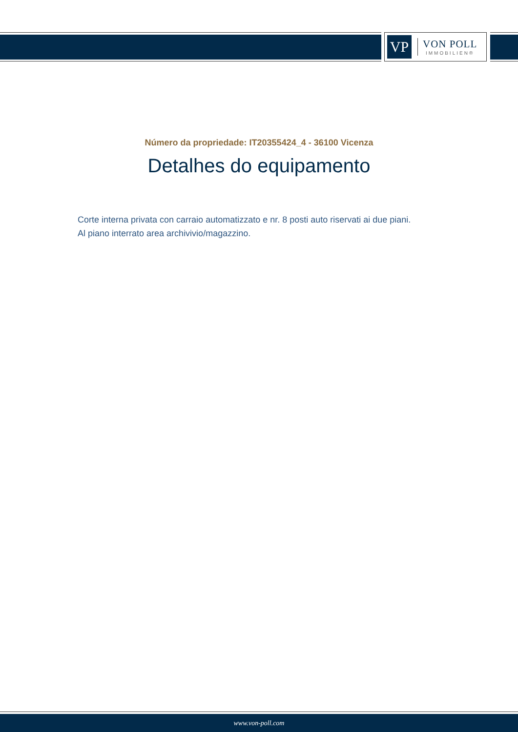VP
VON POLL
IMMOBILIEN®
Número da propriedade: IT20355424_4 - 36100 Vicenza
Detalhes do equipamento
Corte interna privata con carraio automatizzato e nr. 8 posti auto riservati ai due piani.
Al piano interrato area archivivio/magazzino.
www.von-poll.com